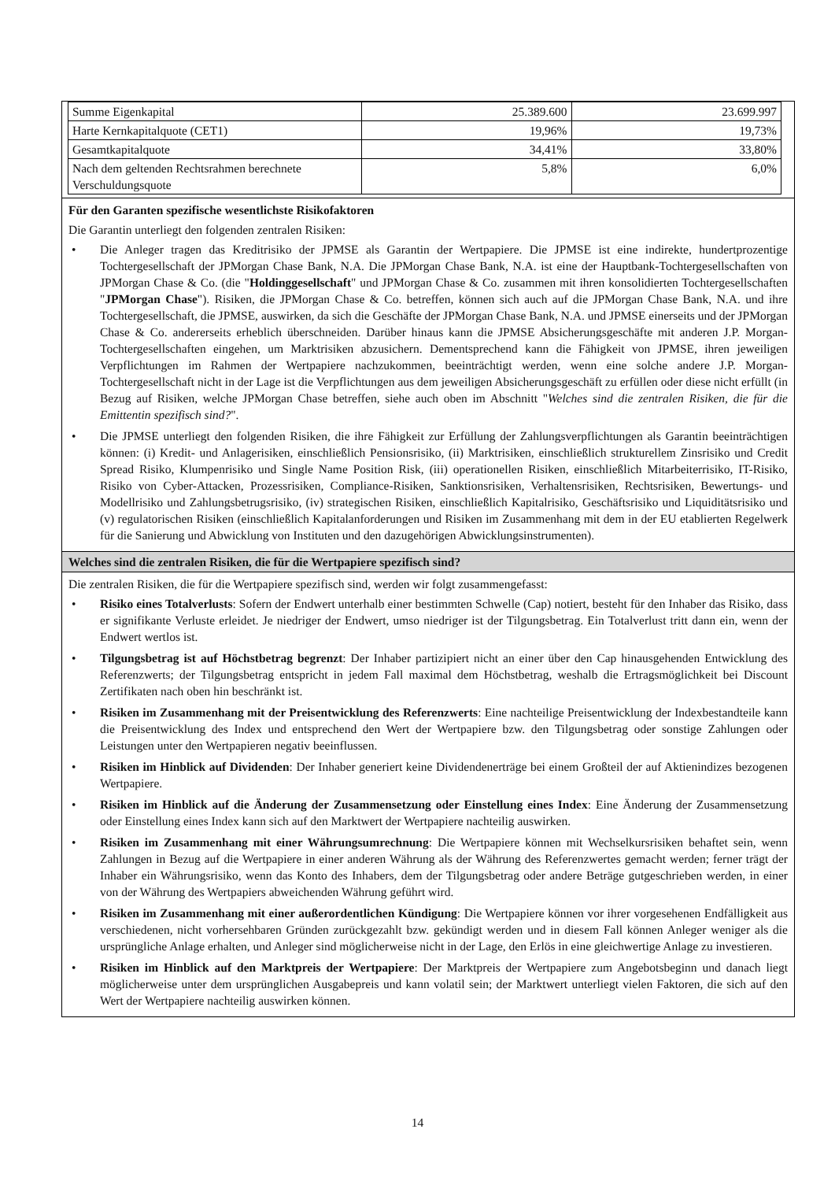| Summe Eigenkapital | 25.389.600 | 23.699.997 |
| Harte Kernkapitalquote (CET1) | 19,96% | 19,73% |
| Gesamtkapitalquote | 34,41% | 33,80% |
| Nach dem geltenden Rechtsrahmen berechnete Verschuldungsquote | 5,8% | 6,0% |
Für den Garanten spezifische wesentlichste Risikofaktoren
Die Garantin unterliegt den folgenden zentralen Risiken:
• Die Anleger tragen das Kreditrisiko der JPMSE als Garantin der Wertpapiere. Die JPMSE ist eine indirekte, hundertprozentige Tochtergesellschaft der JPMorgan Chase Bank, N.A. Die JPMorgan Chase Bank, N.A. ist eine der Hauptbank-Tochtergesellschaften von JPMorgan Chase & Co. (die "Holdinggesellschaft" und JPMorgan Chase & Co. zusammen mit ihren konsolidierten Tochtergesellschaften "JPMorgan Chase"). Risiken, die JPMorgan Chase & Co. betreffen, können sich auch auf die JPMorgan Chase Bank, N.A. und ihre Tochtergesellschaft, die JPMSE, auswirken, da sich die Geschäfte der JPMorgan Chase Bank, N.A. und JPMSE einerseits und der JPMorgan Chase & Co. andererseits erheblich überschneiden. Darüber hinaus kann die JPMSE Absicherungsgeschäfte mit anderen J.P. Morgan-Tochtergesellschaften eingehen, um Marktrisiken abzusichern. Dementsprechend kann die Fähigkeit von JPMSE, ihren jeweiligen Verpflichtungen im Rahmen der Wertpapiere nachzukommen, beeinträchtigt werden, wenn eine solche andere J.P. Morgan-Tochtergesellschaft nicht in der Lage ist die Verpflichtungen aus dem jeweiligen Absicherungsgeschäft zu erfüllen oder diese nicht erfüllt (in Bezug auf Risiken, welche JPMorgan Chase betreffen, siehe auch oben im Abschnitt "Welches sind die zentralen Risiken, die für die Emittentin spezifisch sind?".
• Die JPMSE unterliegt den folgenden Risiken, die ihre Fähigkeit zur Erfüllung der Zahlungsverpflichtungen als Garantin beeinträchtigen können: (i) Kredit- und Anlagerisiken, einschließlich Pensionsrisiko, (ii) Marktrisiken, einschließlich strukturellem Zinsrisiko und Credit Spread Risiko, Klumpenrisiko und Single Name Position Risk, (iii) operationellen Risiken, einschließlich Mitarbeiterrisiko, IT-Risiko, Risiko von Cyber-Attacken, Prozessrisiken, Compliance-Risiken, Sanktionsrisiken, Verhaltensrisiken, Rechtsrisiken, Bewertungs- und Modellrisiko und Zahlungsbetrugsrisiko, (iv) strategischen Risiken, einschließlich Kapitalrisiko, Geschäftsrisiko und Liquiditätsrisiko und (v) regulatorischen Risiken (einschließlich Kapitalanforderungen und Risiken im Zusammenhang mit dem in der EU etablierten Regelwerk für die Sanierung und Abwicklung von Instituten und den dazugehörigen Abwicklungsinstrumenten).
Welches sind die zentralen Risiken, die für die Wertpapiere spezifisch sind?
Die zentralen Risiken, die für die Wertpapiere spezifisch sind, werden wir folgt zusammengefasst:
• Risiko eines Totalverlusts: Sofern der Endwert unterhalb einer bestimmten Schwelle (Cap) notiert, besteht für den Inhaber das Risiko, dass er signifikante Verluste erleidet. Je niedriger der Endwert, umso niedriger ist der Tilgungsbetrag. Ein Totalverlust tritt dann ein, wenn der Endwert wertlos ist.
• Tilgungsbetrag ist auf Höchstbetrag begrenzt: Der Inhaber partizipiert nicht an einer über den Cap hinausgehenden Entwicklung des Referenzwerts; der Tilgungsbetrag entspricht in jedem Fall maximal dem Höchstbetrag, weshalb die Ertragsmöglichkeit bei Discount Zertifikaten nach oben hin beschränkt ist.
• Risiken im Zusammenhang mit der Preisentwicklung des Referenzwerts: Eine nachteilige Preisentwicklung der Indexbestandteile kann die Preisentwicklung des Index und entsprechend den Wert der Wertpapiere bzw. den Tilgungsbetrag oder sonstige Zahlungen oder Leistungen unter den Wertpapieren negativ beeinflussen.
• Risiken im Hinblick auf Dividenden: Der Inhaber generiert keine Dividendenerträge bei einem Großteil der auf Aktienindizes bezogenen Wertpapiere.
• Risiken im Hinblick auf die Änderung der Zusammensetzung oder Einstellung eines Index: Eine Änderung der Zusammensetzung oder Einstellung eines Index kann sich auf den Marktwert der Wertpapiere nachteilig auswirken.
• Risiken im Zusammenhang mit einer Währungsumrechnung: Die Wertpapiere können mit Wechselkursrisiken behaftet sein, wenn Zahlungen in Bezug auf die Wertpapiere in einer anderen Währung als der Währung des Referenzwertes gemacht werden; ferner trägt der Inhaber ein Währungsrisiko, wenn das Konto des Inhabers, dem der Tilgungsbetrag oder andere Beträge gutgeschrieben werden, in einer von der Währung des Wertpapiers abweichenden Währung geführt wird.
• Risiken im Zusammenhang mit einer außerordentlichen Kündigung: Die Wertpapiere können vor ihrer vorgesehenen Endfälligkeit aus verschiedenen, nicht vorhersehbaren Gründen zurückgezahlt bzw. gekündigt werden und in diesem Fall können Anleger weniger als die ursprüngliche Anlage erhalten, und Anleger sind möglicherweise nicht in der Lage, den Erlös in eine gleichwertige Anlage zu investieren.
• Risiken im Hinblick auf den Marktpreis der Wertpapiere: Der Marktpreis der Wertpapiere zum Angebotsbeginn und danach liegt möglicherweise unter dem ursprünglichen Ausgabepreis und kann volatil sein; der Marktwert unterliegt vielen Faktoren, die sich auf den Wert der Wertpapiere nachteilig auswirken können.
14